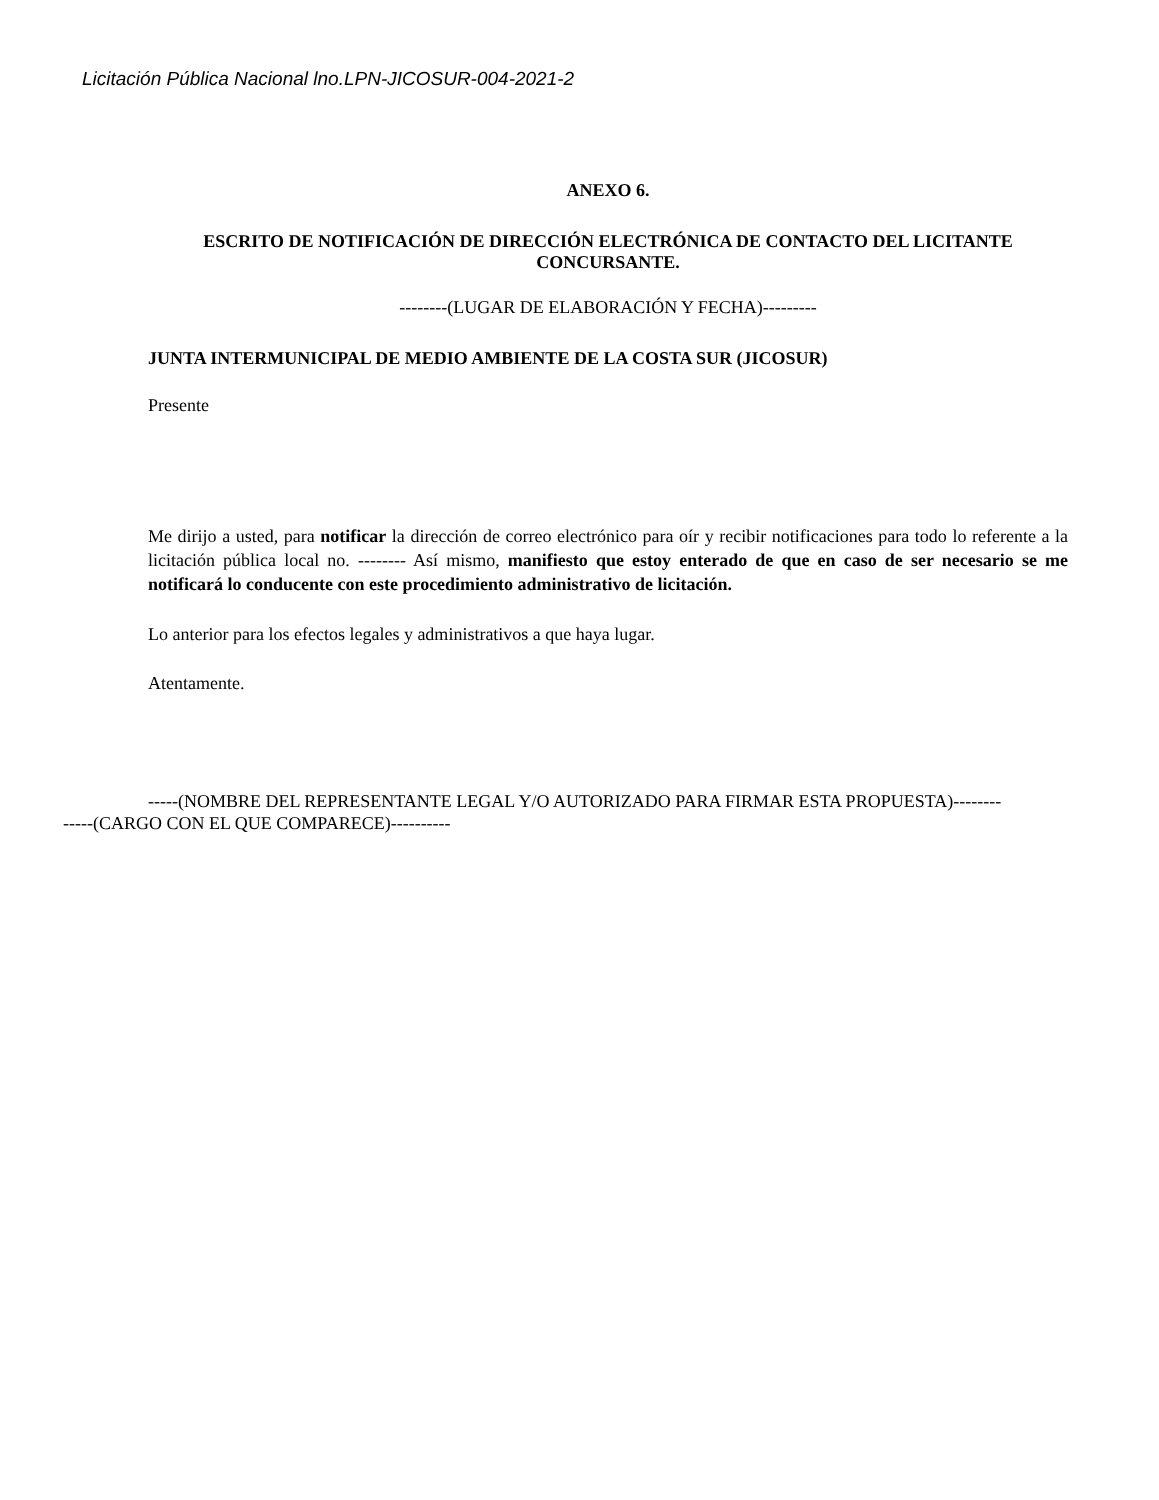Licitación Pública Nacional lno.LPN-JICOSUR-004-2021-2
ANEXO 6.
ESCRITO DE NOTIFICACIÓN DE DIRECCIÓN ELECTRÓNICA DE CONTACTO DEL LICITANTE CONCURSANTE.
--------(LUGAR DE ELABORACIÓN Y FECHA)---------
JUNTA INTERMUNICIPAL DE MEDIO AMBIENTE DE LA COSTA SUR (JICOSUR)
Presente
Me dirijo a usted, para notificar la dirección de correo electrónico para oír y recibir notificaciones para todo lo referente a la licitación pública local no. -------- Así mismo, manifiesto que estoy enterado de que en caso de ser necesario se me notificará lo conducente con este procedimiento administrativo de licitación.
Lo anterior para los efectos legales y administrativos a que haya lugar.
Atentamente.
-----(NOMBRE DEL REPRESENTANTE LEGAL Y/O AUTORIZADO PARA FIRMAR ESTA PROPUESTA)--------
-----(CARGO CON EL QUE COMPARECE)----------